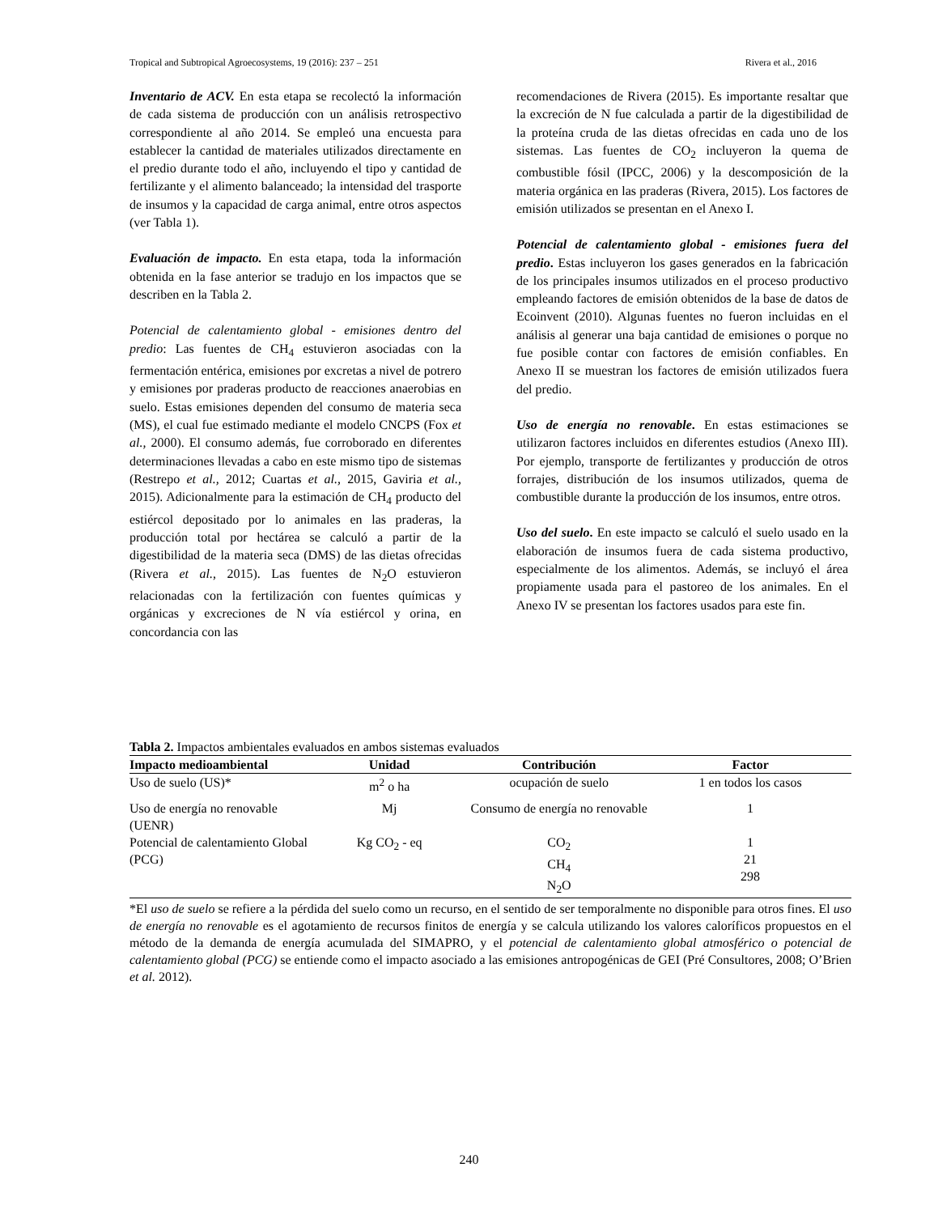Tropical and Subtropical Agroecosystems, 19 (2016): 237 – 251 Rivera et al., 2016
Inventario de ACV. En esta etapa se recolectó la información de cada sistema de producción con un análisis retrospectivo correspondiente al año 2014. Se empleó una encuesta para establecer la cantidad de materiales utilizados directamente en el predio durante todo el año, incluyendo el tipo y cantidad de fertilizante y el alimento balanceado; la intensidad del trasporte de insumos y la capacidad de carga animal, entre otros aspectos (ver Tabla 1).
Evaluación de impacto. En esta etapa, toda la información obtenida en la fase anterior se tradujo en los impactos que se describen en la Tabla 2.
Potencial de calentamiento global - emisiones dentro del predio: Las fuentes de CH<sub>4</sub> estuvieron asociadas con la fermentación entérica, emisiones por excretas a nivel de potrero y emisiones por praderas producto de reacciones anaerobias en suelo. Estas emisiones dependen del consumo de materia seca (MS), el cual fue estimado mediante el modelo CNCPS (Fox et al., 2000). El consumo además, fue corroborado en diferentes determinaciones llevadas a cabo en este mismo tipo de sistemas (Restrepo et al., 2012; Cuartas et al., 2015, Gaviria et al., 2015). Adicionalmente para la estimación de CH<sub>4</sub> producto del estiércol depositado por lo animales en las praderas, la producción total por hectárea se calculó a partir de la digestibilidad de la materia seca (DMS) de las dietas ofrecidas (Rivera et al., 2015). Las fuentes de N<sub>2</sub>O estuvieron relacionadas con la fertilización con fuentes químicas y orgánicas y excreciones de N vía estiércol y orina, en concordancia con las
recomendaciones de Rivera (2015). Es importante resaltar que la excreción de N fue calculada a partir de la digestibilidad de la proteína cruda de las dietas ofrecidas en cada uno de los sistemas. Las fuentes de CO<sub>2</sub> incluyeron la quema de combustible fósil (IPCC, 2006) y la descomposición de la materia orgánica en las praderas (Rivera, 2015). Los factores de emisión utilizados se presentan en el Anexo I.
Potencial de calentamiento global - emisiones fuera del predio. Estas incluyeron los gases generados en la fabricación de los principales insumos utilizados en el proceso productivo empleando factores de emisión obtenidos de la base de datos de Ecoinvent (2010). Algunas fuentes no fueron incluidas en el análisis al generar una baja cantidad de emisiones o porque no fue posible contar con factores de emisión confiables. En Anexo II se muestran los factores de emisión utilizados fuera del predio.
Uso de energía no renovable. En estas estimaciones se utilizaron factores incluidos en diferentes estudios (Anexo III). Por ejemplo, transporte de fertilizantes y producción de otros forrajes, distribución de los insumos utilizados, quema de combustible durante la producción de los insumos, entre otros.
Uso del suelo. En este impacto se calculó el suelo usado en la elaboración de insumos fuera de cada sistema productivo, especialmente de los alimentos. Además, se incluyó el área propiamente usada para el pastoreo de los animales. En el Anexo IV se presentan los factores usados para este fin.
Tabla 2. Impactos ambientales evaluados en ambos sistemas evaluados
| Impacto medioambiental | Unidad | Contribución | Factor |
| --- | --- | --- | --- |
| Uso de suelo (US)* | m<sup>2</sup> o ha | ocupación de suelo | 1 en todos los casos |
| Uso de energía no renovable (UENR) | Mj | Consumo de energía no renovable | 1 |
| Potencial de calentamiento Global (PCG) | Kg CO<sub>2</sub> - eq | CO<sub>2</sub> CH<sub>4</sub> N<sub>2</sub>O | 1 21 298 |
*El uso de suelo se refiere a la pérdida del suelo como un recurso, en el sentido de ser temporalmente no disponible para otros fines. El uso de energía no renovable es el agotamiento de recursos finitos de energía y se calcula utilizando los valores caloríficos propuestos en el método de la demanda de energía acumulada del SIMAPRO, y el potencial de calentamiento global atmosférico o potencial de calentamiento global (PCG) se entiende como el impacto asociado a las emisiones antropogénicas de GEI (Pré Consultores, 2008; O’Brien et al. 2012).
240